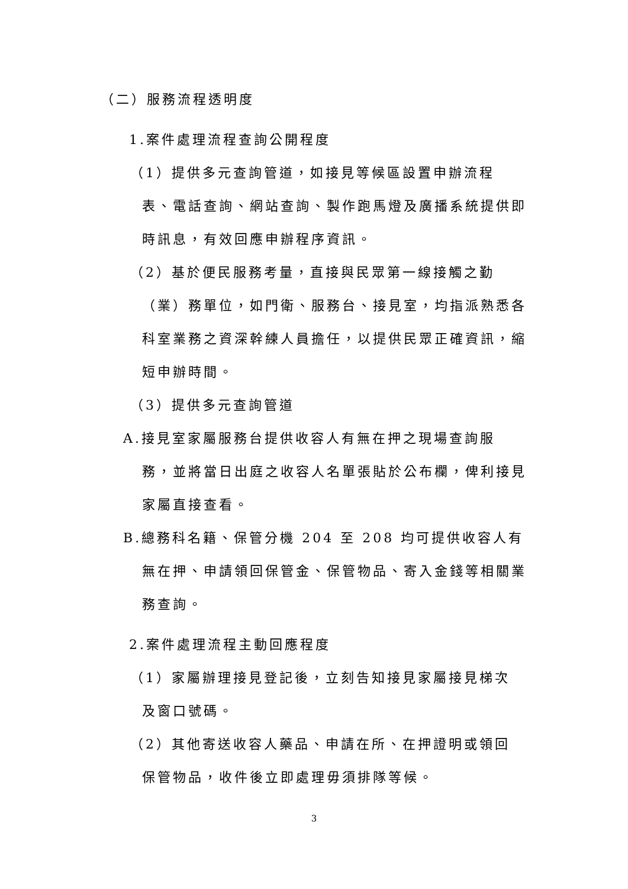（二）服務流程透明度
1.案件處理流程查詢公開程度
（1）提供多元查詢管道，如接見等候區設置申辦流程
表、電話查詢、網站查詢、製作跑馬燈及廣播系統提供即時訊息，有效回應申辦程序資訊。
（2）基於便民服務考量，直接與民眾第一線接觸之勤
（業）務單位，如門衛、服務台、接見室，均指派熟悉各科室業務之資深幹練人員擔任，以提供民眾正確資訊，縮短申辦時間。
（3）提供多元查詢管道
A.接見室家屬服務台提供收容人有無在押之現場查詢服
務，並將當日出庭之收容人名單張貼於公布欄，俾利接見家屬直接查看。
B.總務科名籍、保管分機 204 至 208 均可提供收容人有
無在押、申請領回保管金、保管物品、寄入金錢等相關業務查詢。
2.案件處理流程主動回應程度
（1）家屬辦理接見登記後，立刻告知接見家屬接見梯次
及窗口號碼。
（2）其他寄送收容人藥品、申請在所、在押證明或領回
保管物品，收件後立即處理毋須排隊等候。
3